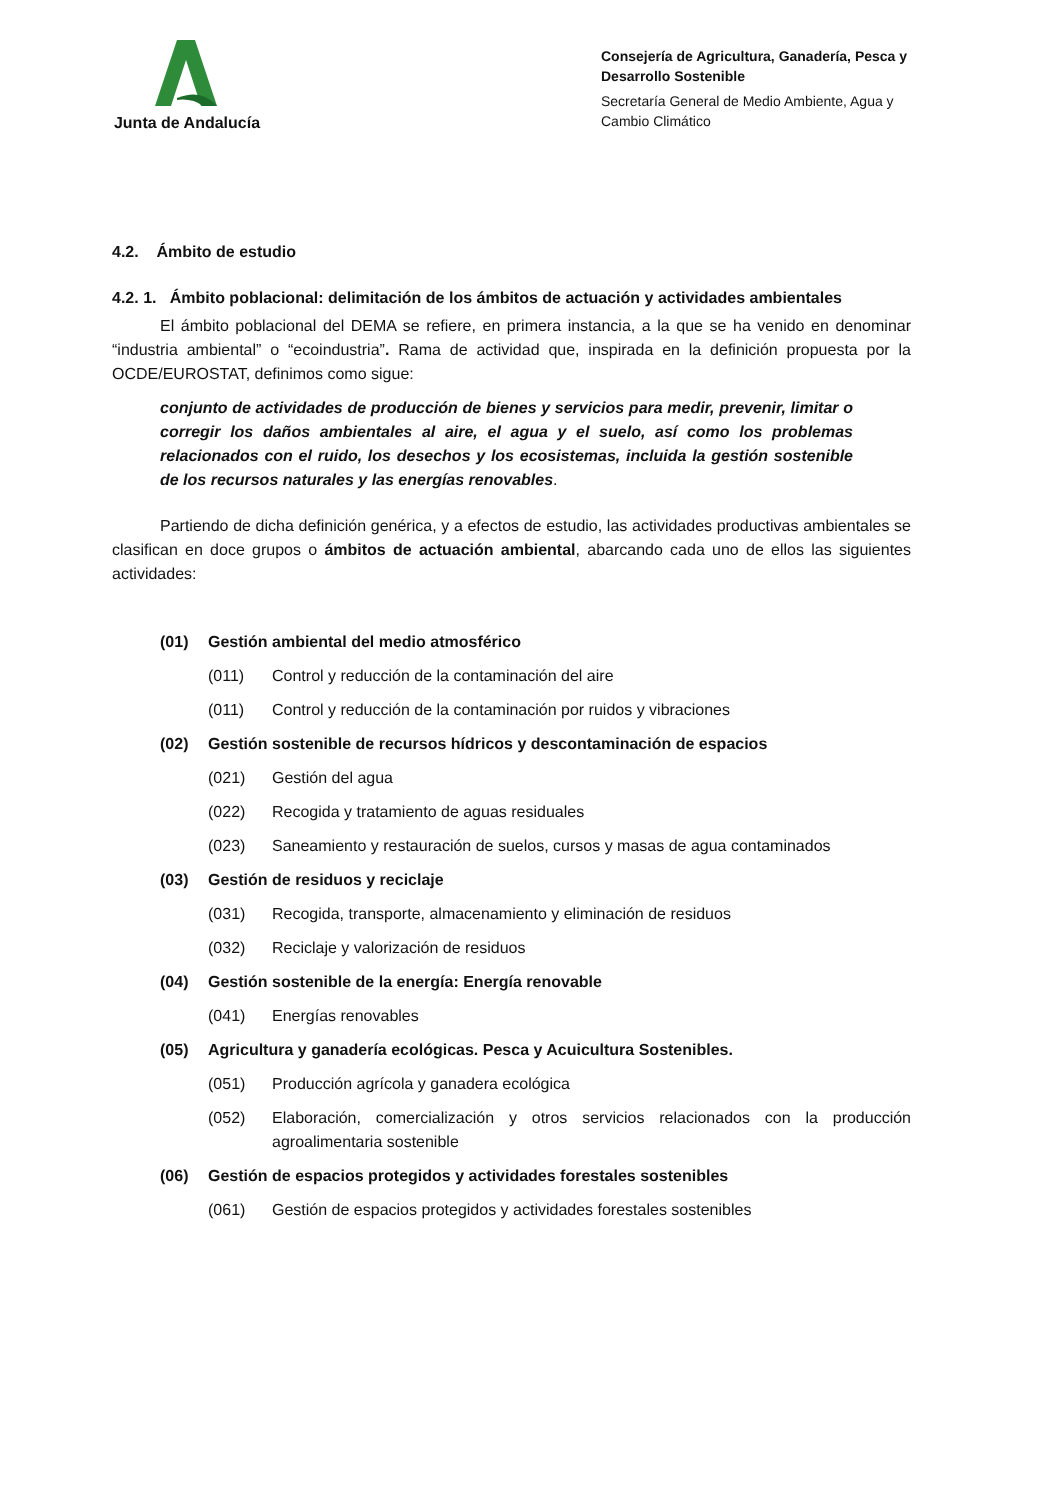Junta de Andalucía
Consejería de Agricultura, Ganadería, Pesca y Desarrollo Sostenible
Secretaría General de Medio Ambiente, Agua y Cambio Climático
4.2. Ámbito de estudio
4.2. 1. Ámbito poblacional: delimitación de los ámbitos de actuación y actividades ambientales
El ámbito poblacional del DEMA se refiere, en primera instancia, a la que se ha venido en denominar “industria ambiental” o “ecoindustria”. Rama de actividad que, inspirada en la definición propuesta por la OCDE/EUROSTAT, definimos como sigue:
conjunto de actividades de producción de bienes y servicios para medir, prevenir, limitar o corregir los daños ambientales al aire, el agua y el suelo, así como los problemas relacionados con el ruido, los desechos y los ecosistemas, incluida la gestión sostenible de los recursos naturales y las energías renovables.
Partiendo de dicha definición genérica, y a efectos de estudio, las actividades productivas ambientales se clasifican en doce grupos o ámbitos de actuación ambiental, abarcando cada uno de ellos las siguientes actividades:
(01) Gestión ambiental del medio atmosférico
(011) Control y reducción de la contaminación del aire
(011) Control y reducción de la contaminación por ruidos y vibraciones
(02) Gestión sostenible de recursos hídricos y descontaminación de espacios
(021) Gestión del agua
(022) Recogida y tratamiento de aguas residuales
(023) Saneamiento y restauración de suelos, cursos y masas de agua contaminados
(03) Gestión de residuos y reciclaje
(031) Recogida, transporte, almacenamiento y eliminación de residuos
(032) Reciclaje y valorización de residuos
(04) Gestión sostenible de la energía: Energía renovable
(041) Energías renovables
(05) Agricultura y ganadería ecológicas. Pesca y Acuicultura Sostenibles.
(051) Producción agrícola y ganadera ecológica
(052) Elaboración, comercialización y otros servicios relacionados con la producción agroalimentaria sostenible
(06) Gestión de espacios protegidos y actividades forestales sostenibles
(061) Gestión de espacios protegidos y actividades forestales sostenibles